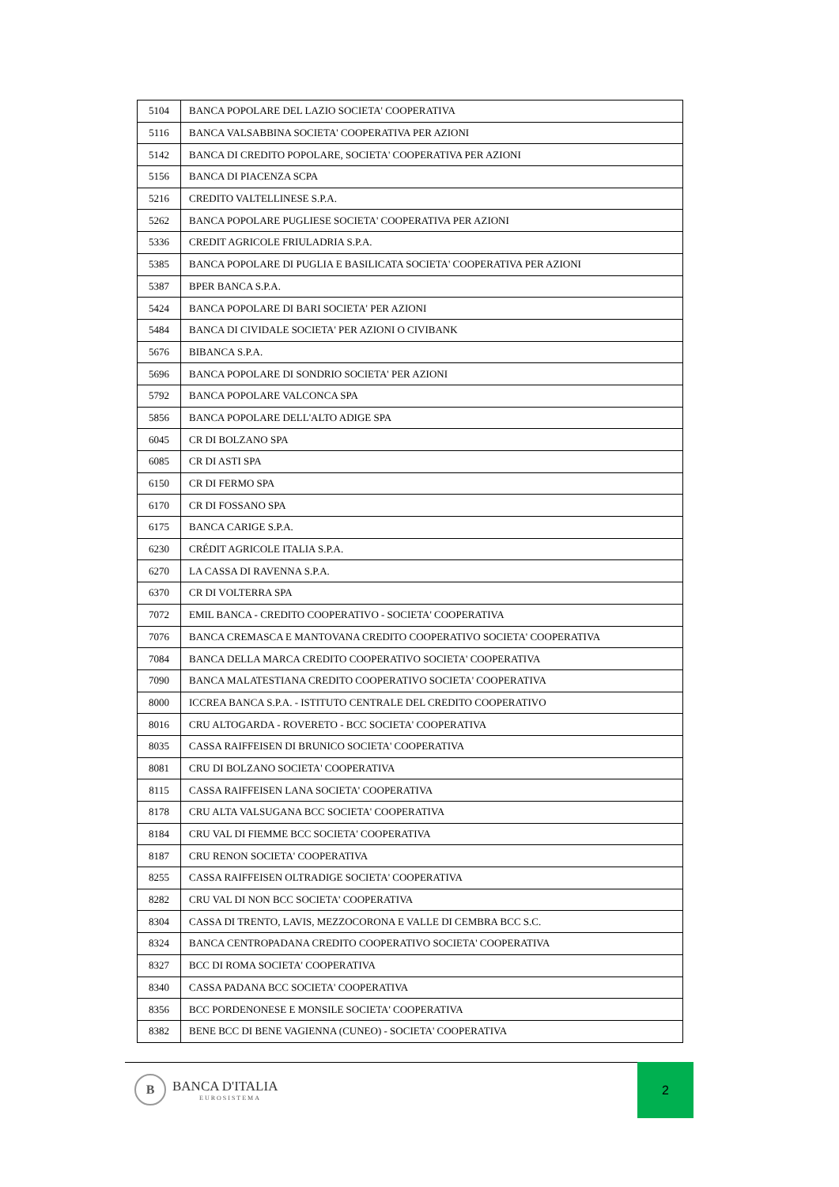| 5104 | BANCA POPOLARE DEL LAZIO SOCIETA' COOPERATIVA |
| 5116 | BANCA VALSABBINA SOCIETA' COOPERATIVA PER AZIONI |
| 5142 | BANCA DI CREDITO POPOLARE, SOCIETA' COOPERATIVA PER AZIONI |
| 5156 | BANCA DI PIACENZA SCPA |
| 5216 | CREDITO VALTELLINESE S.P.A. |
| 5262 | BANCA POPOLARE PUGLIESE SOCIETA' COOPERATIVA PER AZIONI |
| 5336 | CREDIT AGRICOLE FRIULADRIA S.P.A. |
| 5385 | BANCA POPOLARE DI PUGLIA E BASILICATA SOCIETA' COOPERATIVA PER AZIONI |
| 5387 | BPER BANCA S.P.A. |
| 5424 | BANCA POPOLARE DI BARI SOCIETA' PER AZIONI |
| 5484 | BANCA DI CIVIDALE SOCIETA' PER AZIONI O CIVIBANK |
| 5676 | BIBANCA S.P.A. |
| 5696 | BANCA POPOLARE DI SONDRIO SOCIETA' PER AZIONI |
| 5792 | BANCA POPOLARE VALCONCA SPA |
| 5856 | BANCA POPOLARE DELL'ALTO ADIGE SPA |
| 6045 | CR DI BOLZANO SPA |
| 6085 | CR DI ASTI SPA |
| 6150 | CR DI FERMO SPA |
| 6170 | CR DI FOSSANO SPA |
| 6175 | BANCA CARIGE S.P.A. |
| 6230 | CRÉDIT AGRICOLE ITALIA S.P.A. |
| 6270 | LA CASSA DI RAVENNA S.P.A. |
| 6370 | CR DI VOLTERRA SPA |
| 7072 | EMIL BANCA - CREDITO COOPERATIVO - SOCIETA' COOPERATIVA |
| 7076 | BANCA CREMASCA E MANTOVANA CREDITO COOPERATIVO SOCIETA' COOPERATIVA |
| 7084 | BANCA DELLA MARCA CREDITO COOPERATIVO SOCIETA' COOPERATIVA |
| 7090 | BANCA MALATESTIANA CREDITO COOPERATIVO SOCIETA' COOPERATIVA |
| 8000 | ICCREA BANCA S.P.A. - ISTITUTO CENTRALE DEL CREDITO COOPERATIVO |
| 8016 | CRU ALTOGARDA - ROVERETO - BCC SOCIETA' COOPERATIVA |
| 8035 | CASSA RAIFFEISEN DI BRUNICO SOCIETA' COOPERATIVA |
| 8081 | CRU DI BOLZANO SOCIETA' COOPERATIVA |
| 8115 | CASSA RAIFFEISEN LANA SOCIETA' COOPERATIVA |
| 8178 | CRU ALTA VALSUGANA BCC SOCIETA' COOPERATIVA |
| 8184 | CRU VAL DI FIEMME BCC SOCIETA' COOPERATIVA |
| 8187 | CRU RENON SOCIETA' COOPERATIVA |
| 8255 | CASSA RAIFFEISEN OLTRADIGE SOCIETA' COOPERATIVA |
| 8282 | CRU VAL DI NON BCC SOCIETA' COOPERATIVA |
| 8304 | CASSA DI TRENTO, LAVIS, MEZZOCORONA E VALLE DI CEMBRA BCC S.C. |
| 8324 | BANCA CENTROPADANA CREDITO COOPERATIVO SOCIETA' COOPERATIVA |
| 8327 | BCC DI ROMA SOCIETA' COOPERATIVA |
| 8340 | CASSA PADANA BCC SOCIETA' COOPERATIVA |
| 8356 | BCC PORDENONESE E MONSILE SOCIETA' COOPERATIVA |
| 8382 | BENE BCC DI BENE VAGIENNA (CUNEO) - SOCIETA' COOPERATIVA |
B
BANCA D'ITALIA
EUROSISTEMA
2